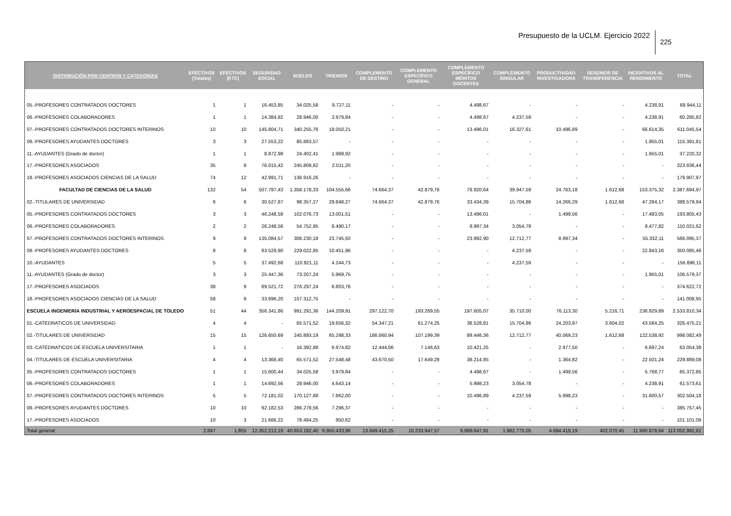Presupuesto de la UCLM. Ejercicio 2022
225
| DISTRIBUCIÓN POR CENTROS Y CATEGORÍAS | EFECTIVOS (Totales) | EFECTIVOS (ETC) | SEGURIDAD SOCIAL | SUELDO | TRIENIOS | COMPLEMENTO DE DESTINO | COMPLEMENTO ESPECÍFICO GENERAL | COMPLEMENTO ESPECÍFICO MÉRITOS DOCENTES | COMPLEMENTO SINGULAR | PRODUCTIVIDAD INVESTIGADORA | SEXENIOS DE TRANSFERENCIA | INCENTIVOS AL RENDIMIENTO | TOTAL |
| --- | --- | --- | --- | --- | --- | --- | --- | --- | --- | --- | --- | --- | --- |
| 05.-PROFESORES CONTRATADOS DOCTORES | 1 | 1 | 16.453,85 | 34.025,58 | 9.727,11 | - | - | 4.498,67 | - | - | - | 4.238,91 | 68.944,11 |
| 06.-PROFESORES COLABORADORES | 1 | 1 | 14.384,82 | 28.946,00 | 3.979,84 | - | - | 4.498,67 | 4.237,59 | - | - | 4.238,91 | 60.285,82 |
| 07.-PROFESORES CONTRATADOS DOCTORES INTERINOS | 10 | 10 | 145.804,71 | 340.255,76 | 18.050,21 | - | - | 13.496,01 | 16.327,61 | 10.496,89 | - | 66.614,35 | 611.045,54 |
| 09.-PROFESORES AYUDANTES DOCTORES | 3 | 3 | 27.553,22 | 85.883,57 | - | - | - | - | - | - | - | 1.955,01 | 115.391,81 |
| 11.-AYUDANTES (Grado de doctor) | 1 | 1 | 8.872,98 | 24.402,41 | 1.989,92 | - | - | - | - | - | - | 1.955,01 | 37.220,32 |
| 17.-PROFESORES ASOCIADOS | 35 | 8 | 76.015,42 | 245.809,82 | 2.011,20 | - | - | - | - | - | - | - | 323.836,44 |
| 18.-PROFESORES ASOCIADOS CIENCIAS DE LA SALUD | 74 | 12 | 42.991,71 | 136.916,26 | - | - | - | - | - | - | - | - | 179.907,97 |
| FACULTAD DE CIENCIAS DE LA SALUD | 132 | 54 | 507.797,43 | 1.358.178,33 | 104.555,66 | 74.664,37 | 42.879,76 | 79.920,64 | 39.947,59 | 24.763,18 | 1.612,68 | 153.375,32 | 2.387.694,97 |
| 02.-TITULARES DE UNIVERSIDAD | 6 | 6 | 30.527,87 | 98.357,27 | 29.848,27 | 74.664,37 | 42.879,76 | 33.434,39 | 15.704,86 | 14.266,29 | 1.612,68 | 47.284,17 | 388.579,94 |
| 05.-PROFESORES CONTRATADOS DOCTORES | 3 | 3 | 46.248,58 | 102.076,73 | 13.001,51 | - | - | 13.496,01 | - | 1.499,56 | - | 17.483,05 | 193.805,43 |
| 06.-PROFESORES COLABORADORES | 2 | 2 | 26.248,56 | 54.752,95 | 8.490,17 | - | - | 8.997,34 | 3.054,78 | - | - | 8.477,82 | 110.021,62 |
| 07.-PROFESORES CONTRATADOS DOCTORES INTERINOS | 9 | 9 | 135.084,57 | 306.230,18 | 23.745,50 | - | - | 23.992,90 | 12.712,77 | 8.997,34 | - | 55.332,11 | 566.095,37 |
| 09.-PROFESORES AYUDANTES DOCTORES | 8 | 8 | 83.529,90 | 229.022,85 | 10.451,96 | - | - | - | 4.237,59 | - | - | 22.843,16 | 350.085,46 |
| 10.-AYUDANTES | 5 | 5 | 37.492,68 | 110.921,11 | 4.244,73 | - | - | - | 4.237,59 | - | - | - | 156.896,11 |
| 11.-AYUDANTES (Grado de doctor) | 3 | 3 | 25.447,36 | 73.207,24 | 5.969,75 | - | - | - | - | - | - | 1.955,01 | 106.579,37 |
| 17.-PROFESORES ASOCIADOS | 38 | 9 | 89.521,72 | 276.297,24 | 8.803,76 | - | - | - | - | - | - | - | 374.622,72 |
| 18.-PROFESORES ASOCIADOS CIENCIAS DE LA SALUD | 58 | 9 | 33.696,20 | 107.312,75 | - | - | - | - | - | - | - | - | 141.008,95 |
| ESCUELA INGENIERIA INDUSTRIAL Y AEROESPACIAL DE TOLEDO | 51 | 44 | 356.341,86 | 991.291,36 | 144.209,91 | 297.122,70 | 193.269,55 | 197.605,07 | 35.710,00 | 76.113,30 | 5.216,71 | 236.929,89 | 2.533.810,34 |
| 01.-CATEDRATICOS DE UNIVERSIDAD | 4 | 4 | - | 65.571,52 | 19.656,32 | 54.347,21 | 61.274,25 | 38.528,81 | 15.704,86 | 24.203,97 | 3.604,02 | 43.584,25 | 326.475,21 |
| 02.-TITULARES DE UNIVERSIDAD | 15 | 15 | 126.650,69 | 245.893,19 | 65.298,33 | 186.660,94 | 107.199,39 | 89.446,36 | 12.712,77 | 40.069,23 | 1.612,68 | 122.538,92 | 998.082,49 |
| 03.-CATEDRATICOS DE ESCUELA UNIVERSITARIA | 1 | 1 | - | 16.392,88 | 6.974,82 | 12.444,06 | 7.146,63 | 10.421,25 | - | 2.977,50 | - | 6.697,24 | 63.054,38 |
| 04.-TITULARES DE ESCUELA UNIVERSITARIA | 4 | 4 | 13.368,40 | 65.571,52 | 27.548,48 | 43.670,50 | 17.649,28 | 38.214,85 | - | 1.364,82 | - | 22.501,24 | 229.889,08 |
| 05.-PROFESORES CONTRATADOS DOCTORES | 1 | 1 | 15.600,44 | 34.025,58 | 3.979,84 | - | - | 4.498,67 | - | 1.499,56 | - | 5.768,77 | 65.372,85 |
| 06.-PROFESORES COLABORADORES | 1 | 1 | 14.692,56 | 28.946,00 | 4.643,14 | - | - | 5.998,23 | 3.054,78 | - | - | 4.238,91 | 61.573,61 |
| 07.-PROFESORES CONTRATADOS DOCTORES INTERINOS | 5 | 5 | 72.181,02 | 170.127,88 | 7.862,00 | - | - | 10.496,89 | 4.237,59 | 5.998,23 | - | 31.600,57 | 302.504,18 |
| 09.-PROFESORES AYUDANTES DOCTORES | 10 | 10 | 92.182,53 | 286.278,56 | 7.296,37 | - | - | - | - | - | - | - | 385.757,45 |
| 17.-PROFESORES ASOCIADOS | 10 | 3 | 21.666,22 | 78.484,25 | 950,62 | - | - | - | - | - | - | - | 101.101,09 |
| Total general | 2.847 | 1.855 | 12.352.212,19 | 40.653.192,40 | 6.955.433,98 | 13.849.415,25 | 10.233.947,57 | 9.988.647,91 | 1.962.775,05 | 4.694.419,19 | 402.070,45 | 11.960.878,64 | 113.052.992,62 |